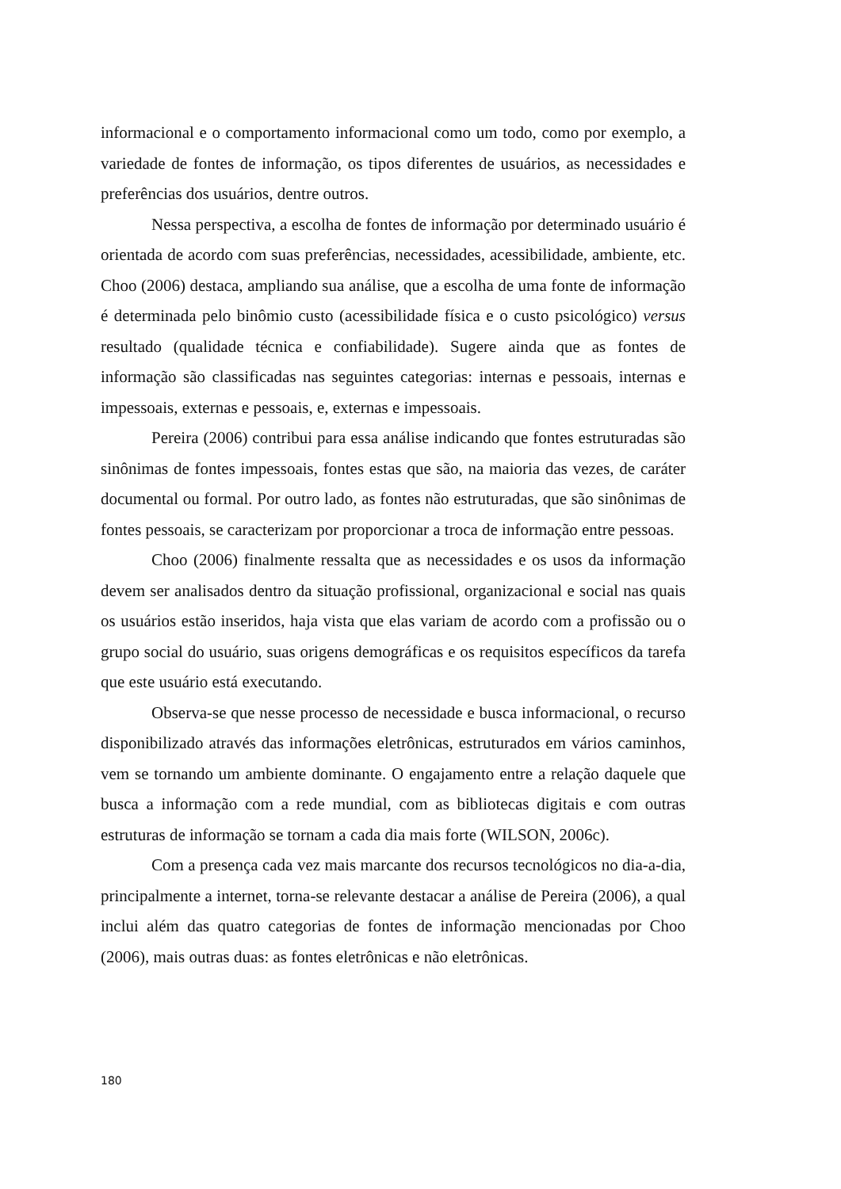informacional e o comportamento informacional como um todo, como por exemplo, a variedade de fontes de informação, os tipos diferentes de usuários, as necessidades e preferências dos usuários, dentre outros.
Nessa perspectiva, a escolha de fontes de informação por determinado usuário é orientada de acordo com suas preferências, necessidades, acessibilidade, ambiente, etc. Choo (2006) destaca, ampliando sua análise, que a escolha de uma fonte de informação é determinada pelo binômio custo (acessibilidade física e o custo psicológico) versus resultado (qualidade técnica e confiabilidade). Sugere ainda que as fontes de informação são classificadas nas seguintes categorias: internas e pessoais, internas e impessoais, externas e pessoais, e, externas e impessoais.
Pereira (2006) contribui para essa análise indicando que fontes estruturadas são sinônimas de fontes impessoais, fontes estas que são, na maioria das vezes, de caráter documental ou formal. Por outro lado, as fontes não estruturadas, que são sinônimas de fontes pessoais, se caracterizam por proporcionar a troca de informação entre pessoas.
Choo (2006) finalmente ressalta que as necessidades e os usos da informação devem ser analisados dentro da situação profissional, organizacional e social nas quais os usuários estão inseridos, haja vista que elas variam de acordo com a profissão ou o grupo social do usuário, suas origens demográficas e os requisitos específicos da tarefa que este usuário está executando.
Observa-se que nesse processo de necessidade e busca informacional, o recurso disponibilizado através das informações eletrônicas, estruturados em vários caminhos, vem se tornando um ambiente dominante. O engajamento entre a relação daquele que busca a informação com a rede mundial, com as bibliotecas digitais e com outras estruturas de informação se tornam a cada dia mais forte (WILSON, 2006c).
Com a presença cada vez mais marcante dos recursos tecnológicos no dia-a-dia, principalmente a internet, torna-se relevante destacar a análise de Pereira (2006), a qual inclui além das quatro categorias de fontes de informação mencionadas por Choo (2006), mais outras duas: as fontes eletrônicas e não eletrônicas.
180